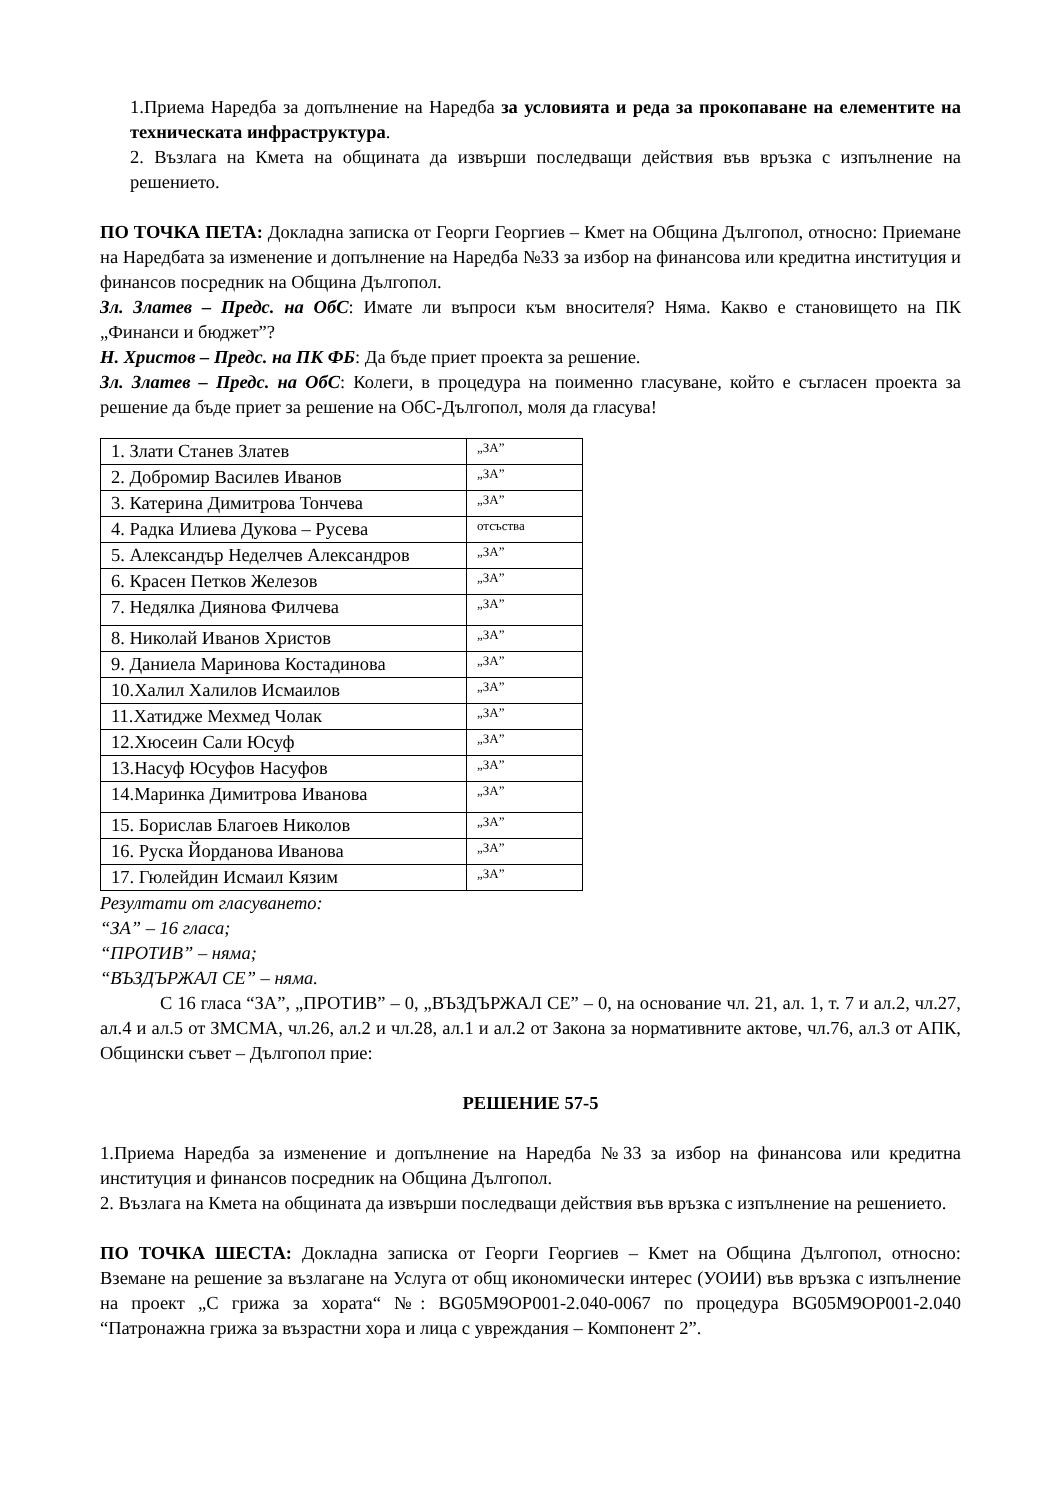1.Приема Наредба за допълнение на Наредба за условията и реда за прокопаване на елементите на техническата инфраструктура.
2. Възлага на Кмета на общината да извърши последващи действия във връзка с изпълнение на решението.
ПО ТОЧКА ПЕТА: Докладна записка от Георги Георгиев – Кмет на Община Дългопол, относно: Приемане на Наредбата за изменение и допълнение на Наредба №33 за избор на финансова или кредитна институция и финансов посредник на Община Дългопол.
Зл. Златев – Предс. на ОбС: Имате ли въпроси към вносителя? Няма. Какво е становището на ПК „Финанси и бюджет”?
Н. Христов – Предс. на ПК ФБ: Да бъде приет проекта за решение.
Зл. Златев – Предс. на ОбС: Колеги, в процедура на поименно гласуване, който е съгласен проекта за решение да бъде приет за решение на ОбС-Дългопол, моля да гласува!
| 1. Злати Станев Златев | „ЗА” |
| 2. Добромир Василев Иванов | „ЗА” |
| 3. Катерина Димитрова Тончева | „ЗА” |
| 4. Радка Илиева Дукова – Русева | отсъства |
| 5. Александър Неделчев Александров | „ЗА” |
| 6. Красен Петков Железов | „ЗА” |
| 7. Недялка Диянова Филчева | „ЗА” |
| 8. Николай Иванов Христов | „ЗА” |
| 9. Даниела Маринова Костадинова | „ЗА” |
| 10.Халил Халилов Исмаилов | „ЗА” |
| 11.Хатидже Мехмед Чолак | „ЗА” |
| 12.Хюсеин Сали Юсуф | „ЗА” |
| 13.Насуф Юсуфов Насуфов | „ЗА” |
| 14.Маринка Димитрова Иванова | „ЗА” |
| 15. Борислав Благоев Николов | „ЗА” |
| 16. Руска Йорданова Иванова | „ЗА” |
| 17. Гюлейдин Исмаил Кязим | „ЗА” |
Резултати от гласуването:
“ЗА” – 16 гласа;
“ПРОТИВ” – няма;
“ВЪЗДЪРЖАЛ СЕ” – няма.
С 16 гласа “ЗА”, „ПРОТИВ” – 0, „ВЪЗДЪРЖАЛ СЕ” – 0, на основание чл. 21, ал. 1, т. 7 и ал.2, чл.27, ал.4 и ал.5 от ЗМСМА, чл.26, ал.2 и чл.28, ал.1 и ал.2 от Закона за нормативните актове, чл.76, ал.3 от АПК, Общински съвет – Дългопол прие:
РЕШЕНИЕ 57-5
1.Приема Наредба за изменение и допълнение на Наредба №33 за избор на финансова или кредитна институция и финансов посредник на Община Дългопол.
2. Възлага на Кмета на общината да извърши последващи действия във връзка с изпълнение на решението.
ПО ТОЧКА ШЕСТА: Докладна записка от Георги Георгиев – Кмет на Община Дългопол, относно: Вземане на решение за възлагане на Услуга от общ икономически интерес (УОИИ) във връзка с изпълнение на проект „С грижа за хората“ №: BG05M9OP001-2.040-0067 по процедура BG05M9OP001-2.040 “Патронажна грижа за възрастни хора и лица с увреждания – Компонент 2”.